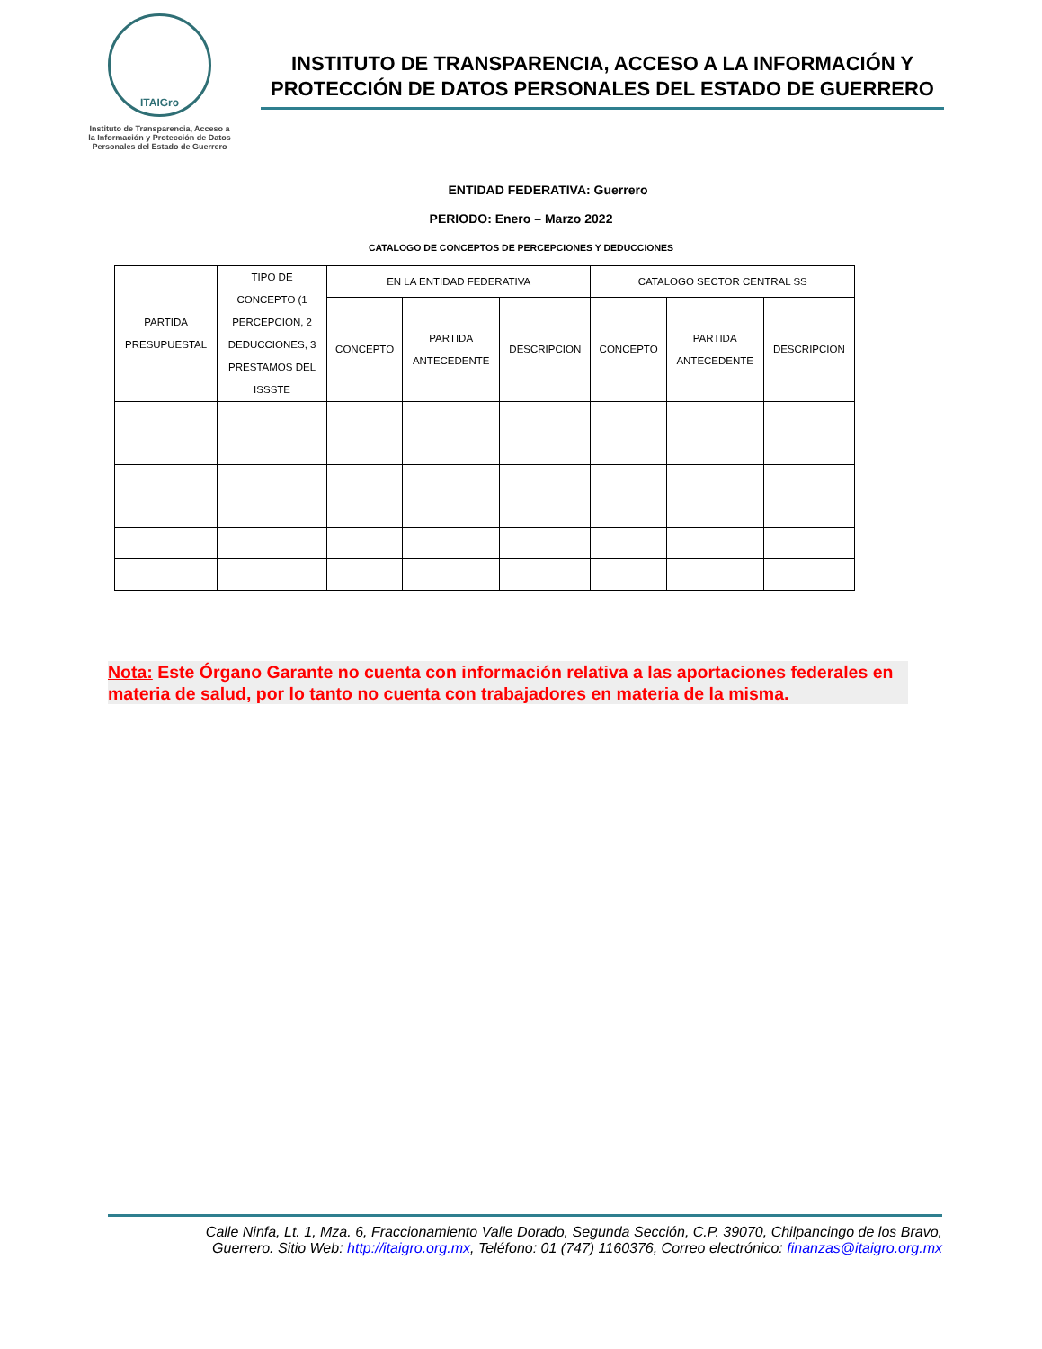ITAIGro
Instituto de Transparencia, Acceso a la Información y Protección de Datos Personales del Estado de Guerrero
INSTITUTO DE TRANSPARENCIA, ACCESO A LA INFORMACIÓN Y PROTECCIÓN DE DATOS PERSONALES DEL ESTADO DE GUERRERO
ENTIDAD FEDERATIVA: Guerrero
PERIODO: Enero – Marzo 2022
CATALOGO DE CONCEPTOS DE PERCEPCIONES Y DEDUCCIONES
| PARTIDA PRESUPUESTAL | TIPO DE CONCEPTO (1 PERCEPCION, 2 DEDUCCIONES, 3 PRESTAMOS DEL ISSSTE | EN LA ENTIDAD FEDERATIVA | | | CATALOGO SECTOR CENTRAL SS | | |
| --- | --- | --- | --- | --- | --- | --- | --- |
| | | CONCEPTO | PARTIDA ANTECEDENTE | DESCRIPCION | CONCEPTO | PARTIDA ANTECEDENTE | DESCRIPCION |
Nota: Este Órgano Garante no cuenta con información relativa a las aportaciones federales en materia de salud, por lo tanto no cuenta con trabajadores en materia de la misma.
Calle Ninfa, Lt. 1, Mza. 6, Fraccionamiento Valle Dorado, Segunda Sección, C.P. 39070, Chilpancingo de los Bravo,
Guerrero. Sitio Web: http://itaigro.org.mx, Teléfono: 01 (747) 1160376, Correo electrónico: finanzas@itaigro.org.mx